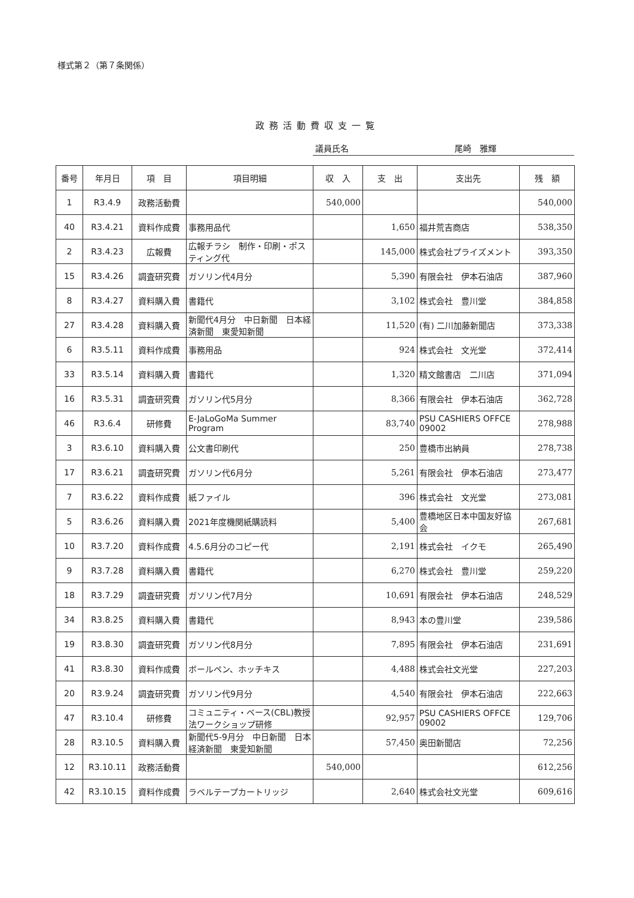様式第２（第７条関係）
政務活動費収支一覧
議員氏名 尾崎　雅輝
| 番号 | 年月日 | 項 目 | 項目明細 | 収 入 | 支 出 | 支出先 | 残 額 |
| --- | --- | --- | --- | --- | --- | --- | --- |
| 1 | R3.4.9 | 政務活動費 | | 540,000 | | | 540,000 |
| 40 | R3.4.21 | 資料作成費 | 事務用品代 | | 1,650 | 福井荒吉商店 | 538,350 |
| 2 | R3.4.23 | 広報費 | 広報チラシ 制作・印刷・ポスティング代 | | 145,000 | 株式会社プライズメント | 393,350 |
| 15 | R3.4.26 | 調査研究費 | ガソリン代4月分 | | 5,390 | 有限会社 伊本石油店 | 387,960 |
| 8 | R3.4.27 | 資料購入費 | 書籍代 | | 3,102 | 株式会社 豊川堂 | 384,858 |
| 27 | R3.4.28 | 資料購入費 | 新聞代4月分 中日新聞 日本経済新聞 東愛知新聞 | | 11,520 | (有) 二川加藤新聞店 | 373,338 |
| 6 | R3.5.11 | 資料作成費 | 事務用品 | | 924 | 株式会社 文光堂 | 372,414 |
| 33 | R3.5.14 | 資料購入費 | 書籍代 | | 1,320 | 精文館書店 二川店 | 371,094 |
| 16 | R3.5.31 | 調査研究費 | ガソリン代5月分 | | 8,366 | 有限会社 伊本石油店 | 362,728 |
| 46 | R3.6.4 | 研修費 | E-JaLoGoMa Summer Program | | 83,740 | PSU CASHIERS OFFCE 09002 | 278,988 |
| 3 | R3.6.10 | 資料購入費 | 公文書印刷代 | | 250 | 豊橋市出納員 | 278,738 |
| 17 | R3.6.21 | 調査研究費 | ガソリン代6月分 | | 5,261 | 有限会社 伊本石油店 | 273,477 |
| 7 | R3.6.22 | 資料作成費 | 紙ファイル | | 396 | 株式会社 文光堂 | 273,081 |
| 5 | R3.6.26 | 資料購入費 | 2021年度機関紙購読料 | | 5,400 | 豊橋地区日本中国友好協会 | 267,681 |
| 10 | R3.7.20 | 資料作成費 | 4.5.6月分のコピー代 | | 2,191 | 株式会社 イクモ | 265,490 |
| 9 | R3.7.28 | 資料購入費 | 書籍代 | | 6,270 | 株式会社 豊川堂 | 259,220 |
| 18 | R3.7.29 | 調査研究費 | ガソリン代7月分 | | 10,691 | 有限会社 伊本石油店 | 248,529 |
| 34 | R3.8.25 | 資料購入費 | 書籍代 | | 8,943 | 本の豊川堂 | 239,586 |
| 19 | R3.8.30 | 調査研究費 | ガソリン代8月分 | | 7,895 | 有限会社 伊本石油店 | 231,691 |
| 41 | R3.8.30 | 資料作成費 | ボールペン、ホッチキス | | 4,488 | 株式会社文光堂 | 227,203 |
| 20 | R3.9.24 | 調査研究費 | ガソリン代9月分 | | 4,540 | 有限会社 伊本石油店 | 222,663 |
| 47 | R3.10.4 | 研修費 | コミュニティ・ベース(CBL)教授法ワークショップ研修 | | 92,957 | PSU CASHIERS OFFCE 09002 | 129,706 |
| 28 | R3.10.5 | 資料購入費 | 新聞代5-9月分 中日新聞 日本経済新聞 東愛知新聞 | | 57,450 | 奥田新聞店 | 72,256 |
| 12 | R3.10.11 | 政務活動費 | | 540,000 | | | 612,256 |
| 42 | R3.10.15 | 資料作成費 | ラベルテープカートリッジ | | 2,640 | 株式会社文光堂 | 609,616 |